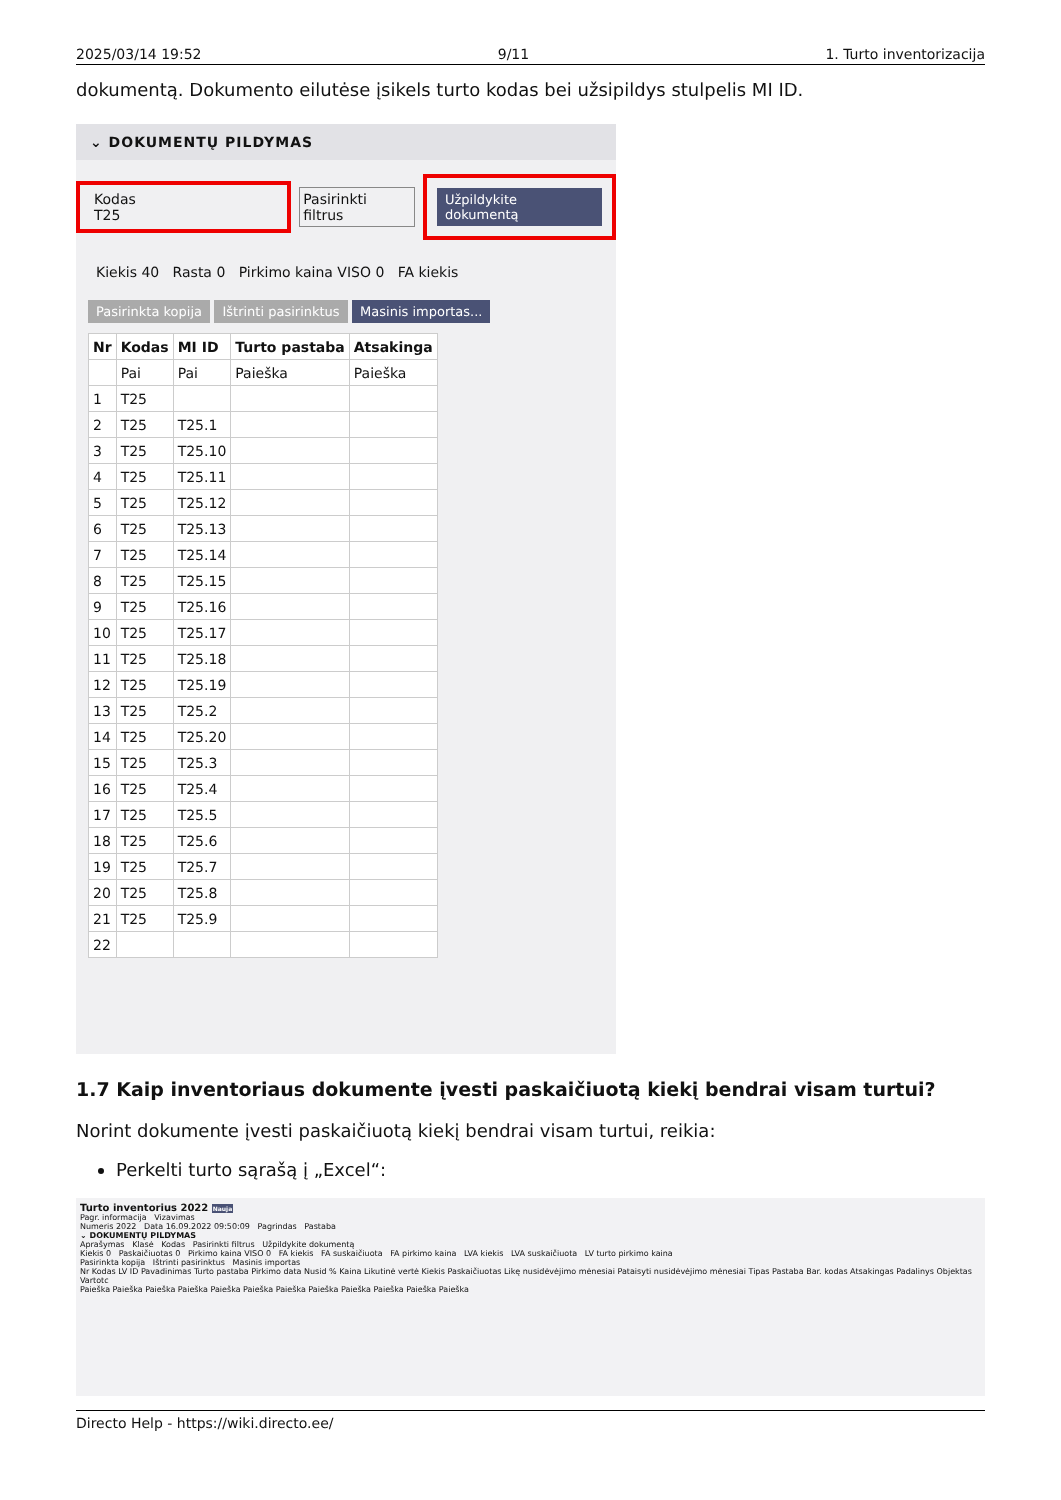2025/03/14 19:52 9/11 1. Turto inventorizacija
dokumentą. Dokumento eilutėse įsikels turto kodas bei užsipildys stulpelis MI ID.
⌄ DOKUMENTŲ PILDYMAS
Kodas
T25
Pasirinkti filtrus Užpildykite dokumentą
Kiekis 40 Rasta 0 Pirkimo kaina VISO 0 FA kiekis
Pasirinkta kopija Ištrinti pasirinktus Masinis importas...
| Nr | Kodas | MI ID | Turto pastaba | Atsakinga |
| --- | --- | --- | --- | --- |
| | Pai | Pai | Paieška | Paieška |
| 1 | T25 | | | |
| 2 | T25 | T25.1 | | |
| 3 | T25 | T25.10 | | |
| 4 | T25 | T25.11 | | |
| 5 | T25 | T25.12 | | |
| 6 | T25 | T25.13 | | |
| 7 | T25 | T25.14 | | |
| 8 | T25 | T25.15 | | |
| 9 | T25 | T25.16 | | |
| 10 | T25 | T25.17 | | |
| 11 | T25 | T25.18 | | |
| 12 | T25 | T25.19 | | |
| 13 | T25 | T25.2 | | |
| 14 | T25 | T25.20 | | |
| 15 | T25 | T25.3 | | |
| 16 | T25 | T25.4 | | |
| 17 | T25 | T25.5 | | |
| 18 | T25 | T25.6 | | |
| 19 | T25 | T25.7 | | |
| 20 | T25 | T25.8 | | |
| 21 | T25 | T25.9 | | |
| 22 | | | | |
1.7 Kaip inventoriaus dokumente įvesti paskaičiuotą kiekį bendrai visam turtui?
Norint dokumente įvesti paskaičiuotą kiekį bendrai visam turtui, reikia:
Perkelti turto sąrašą į „Excel“:
Turto inventorius 2022 Nauja
Pagr. informacija Vizavimas
Numeris 2022 Data 16.09.2022 09:50:09 Pagrindas Pastaba
⌄ DOKUMENTŲ PILDYMAS
Aprašymas Klasė Kodas Pasirinkti filtrus Užpildykite dokumentą
Kiekis 0 Paskaičiuotas 0 Pirkimo kaina VISO 0 FA kiekis FA suskaičiuota FA pirkimo kaina LVA kiekis LVA suskaičiuota LV turto pirkimo kaina
Pasirinkta kopija Ištrinti pasirinktus Masinis importas
Nr Kodas LV ID Pavadinimas Turto pastaba Pirkimo data Nusid % Kaina Likutinė vertė Kiekis Paskaičiuotas Likę nusidėvėjimo mėnesiai Pataisyti nusidėvėjimo mėnesiai Tipas Pastaba Bar. kodas Atsakingas Padalinys Objektas Vartotc
Paieška Paieška Paieška Paieška Paieška Paieška Paieška Paieška Paieška Paieška Paieška Paieška
Directo Help - https://wiki.directo.ee/